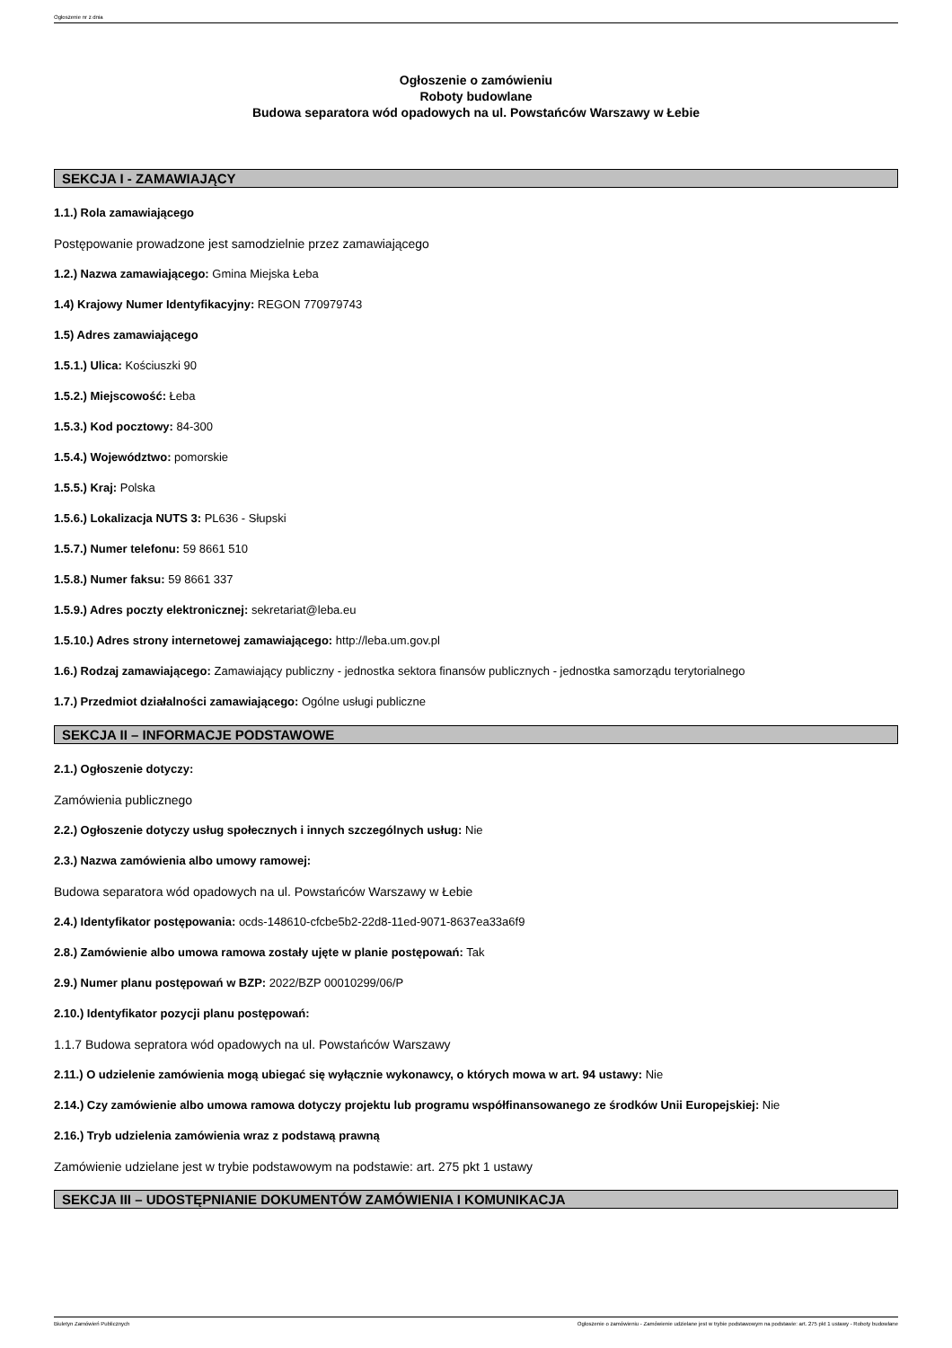Ogłoszenie nr z dnia
Ogłoszenie o zamówieniu
Roboty budowlane
Budowa separatora wód opadowych na ul. Powstańców Warszawy w Łebie
SEKCJA I - ZAMAWIAJĄCY
1.1.) Rola zamawiającego
Postępowanie prowadzone jest samodzielnie przez zamawiającego
1.2.) Nazwa zamawiającego: Gmina Miejska Łeba
1.4) Krajowy Numer Identyfikacyjny: REGON 770979743
1.5) Adres zamawiającego
1.5.1.) Ulica: Kościuszki 90
1.5.2.) Miejscowość: Łeba
1.5.3.) Kod pocztowy: 84-300
1.5.4.) Województwo: pomorskie
1.5.5.) Kraj: Polska
1.5.6.) Lokalizacja NUTS 3: PL636 - Słupski
1.5.7.) Numer telefonu: 59 8661 510
1.5.8.) Numer faksu: 59 8661 337
1.5.9.) Adres poczty elektronicznej: sekretariat@leba.eu
1.5.10.) Adres strony internetowej zamawiającego: http://leba.um.gov.pl
1.6.) Rodzaj zamawiającego: Zamawiający publiczny - jednostka sektora finansów publicznych - jednostka samorządu terytorialnego
1.7.) Przedmiot działalności zamawiającego: Ogólne usługi publiczne
SEKCJA II – INFORMACJE PODSTAWOWE
2.1.) Ogłoszenie dotyczy:
Zamówienia publicznego
2.2.) Ogłoszenie dotyczy usług społecznych i innych szczególnych usług: Nie
2.3.) Nazwa zamówienia albo umowy ramowej:
Budowa separatora wód opadowych na ul. Powstańców Warszawy w Łebie
2.4.) Identyfikator postępowania: ocds-148610-cfcbe5b2-22d8-11ed-9071-8637ea33a6f9
2.8.) Zamówienie albo umowa ramowa zostały ujęte w planie postępowań: Tak
2.9.) Numer planu postępowań w BZP: 2022/BZP 00010299/06/P
2.10.) Identyfikator pozycji planu postępowań:
1.1.7 Budowa sepratora wód opadowych na ul. Powstańców Warszawy
2.11.) O udzielenie zamówienia mogą ubiegać się wyłącznie wykonawcy, o których mowa w art. 94 ustawy: Nie
2.14.) Czy zamówienie albo umowa ramowa dotyczy projektu lub programu współfinansowanego ze środków Unii Europejskiej: Nie
2.16.) Tryb udzielenia zamówienia wraz z podstawą prawną
Zamówienie udzielane jest w trybie podstawowym na podstawie: art. 275 pkt 1 ustawy
SEKCJA III – UDOSTĘPNIANIE DOKUMENTÓW ZAMÓWIENIA I KOMUNIKACJA
Biuletyn Zamówień Publicznych Ogłoszenie o zamówieniu - Zamówienie udzielane jest w trybie podstawowym na podstawie: art. 275 pkt 1 ustawy - Roboty budowlane